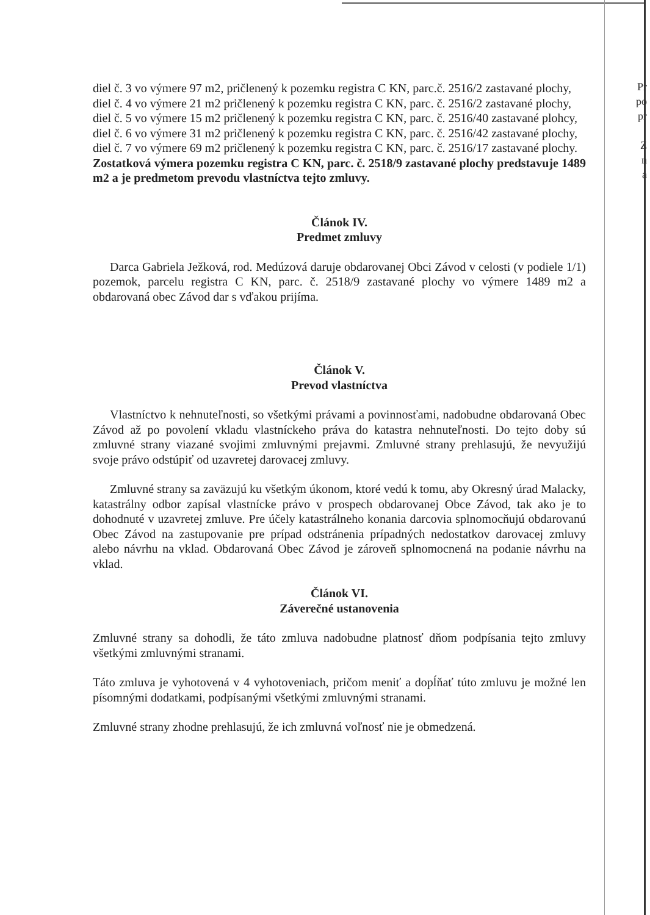Pr
po
pr
Z
n
a
diel č. 3 vo výmere 97 m2, pričlenený k pozemku registra C KN, parc.č. 2516/2 zastavané plochy,
diel č. 4 vo výmere 21 m2 pričlenený k pozemku registra C KN, parc. č. 2516/2 zastavané plochy,
diel č. 5 vo výmere 15 m2 pričlenený k pozemku registra C KN, parc. č. 2516/40 zastavané plohcy,
diel č. 6 vo výmere 31 m2 pričlenený k pozemku registra C KN, parc. č. 2516/42 zastavané plochy,
diel č. 7 vo výmere 69 m2 pričlenený k pozemku registra C KN, parc. č. 2516/17 zastavané plochy.
Zostatková výmera pozemku registra C KN, parc. č. 2518/9 zastavané plochy predstavuje 1489 m2 a je predmetom prevodu vlastníctva tejto zmluvy.
Článok IV.
Predmet zmluvy
Darca Gabriela Ježková, rod. Medúzová daruje obdarovanej Obci Závod v celosti (v podiele 1/1) pozemok, parcelu registra C KN, parc. č. 2518/9 zastavané plochy vo výmere 1489 m2 a obdarovaná obec Závod dar s vďakou prijíma.
Článok V.
Prevod vlastníctva
Vlastníctvo k nehnuteľnosti, so všetkými právami a povinnosťami, nadobudne obdarovaná Obec Závod až po povolení vkladu vlastníckeho práva do katastra nehnuteľnosti. Do tejto doby sú zmluvné strany viazané svojimi zmluvnými prejavmi. Zmluvné strany prehlasujú, že nevyužijú svoje právo odstúpiť od uzavretej darovacej zmluvy.
Zmluvné strany sa zaväzujú ku všetkým úkonom, ktoré vedú k tomu, aby Okresný úrad Malacky, katastrálny odbor zapísal vlastnícke právo v prospech obdarovanej Obce Závod, tak ako je to dohodnuté v uzavretej zmluve. Pre účely katastrálneho konania darcovia splnomocňujú obdarovanú Obec Závod na zastupovanie pre prípad odstránenia prípadných nedostatkov darovacej zmluvy alebo návrhu na vklad. Obdarovaná Obec Závod je zároveň splnomocnená na podanie návrhu na vklad.
Článok VI.
Záverečné ustanovenia
Zmluvné strany sa dohodli, že táto zmluva nadobudne platnosť dňom podpísania tejto zmluvy všetkými zmluvnými stranami.
Táto zmluva je vyhotovená v 4 vyhotoveniach, pričom meniť a dopĺňať túto zmluvu je možné len písomnými dodatkami, podpísanými všetkými zmluvnými stranami.
Zmluvné strany zhodne prehlasujú, že ich zmluvná voľnosť nie je obmedzená.